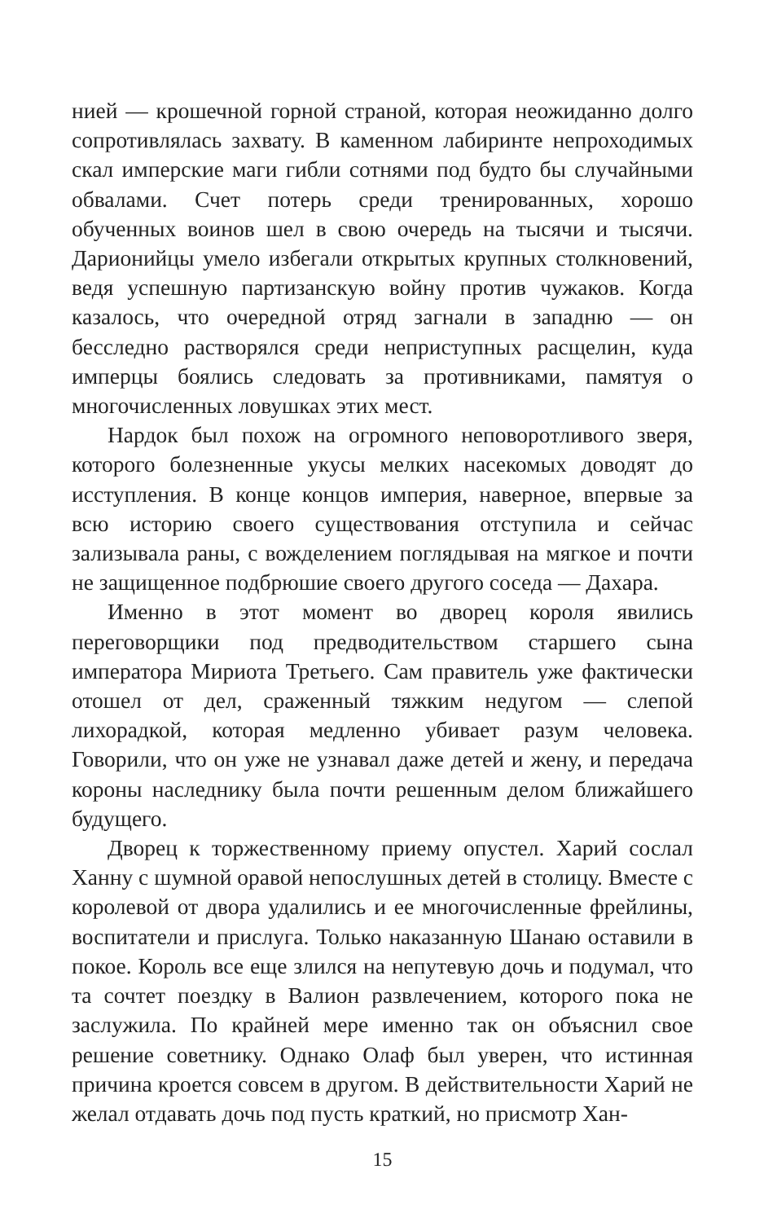нией — крошечной горной страной, которая неожиданно долго сопротивлялась захвату. В каменном лабиринте непроходимых скал имперские маги гибли сотнями под будто бы случайными обвалами. Счет потерь среди тренированных, хорошо обученных воинов шел в свою очередь на тысячи и тысячи. Дарионийцы умело избегали открытых крупных столкновений, ведя успешную партизанскую войну против чужаков. Когда казалось, что очередной отряд загнали в западню — он бесследно растворялся среди неприступных расщелин, куда имперцы боялись следовать за противниками, памятуя о многочисленных ловушках этих мест.
Нардок был похож на огромного неповоротливого зверя, которого болезненные укусы мелких насекомых доводят до исступления. В конце концов империя, наверное, впервые за всю историю своего существования отступила и сейчас зализывала раны, с вожделением поглядывая на мягкое и почти не защищенное подбрюшие своего другого соседа — Дахара.
Именно в этот момент во дворец короля явились переговорщики под предводительством старшего сына императора Мириота Третьего. Сам правитель уже фактически отошел от дел, сраженный тяжким недугом — слепой лихорадкой, которая медленно убивает разум человека. Говорили, что он уже не узнавал даже детей и жену, и передача короны наследнику была почти решенным делом ближайшего будущего.
Дворец к торжественному приему опустел. Харий сослал Ханну с шумной оравой непослушных детей в столицу. Вместе с королевой от двора удалились и ее многочисленные фрейлины, воспитатели и прислуга. Только наказанную Шанаю оставили в покое. Король все еще злился на непутевую дочь и подумал, что та сочтет поездку в Валион развлечением, которого пока не заслужила. По крайней мере именно так он объяснил свое решение советнику. Однако Олаф был уверен, что истинная причина кроется совсем в другом. В действительности Харий не желал отдавать дочь под пусть краткий, но присмотр Хан-
15